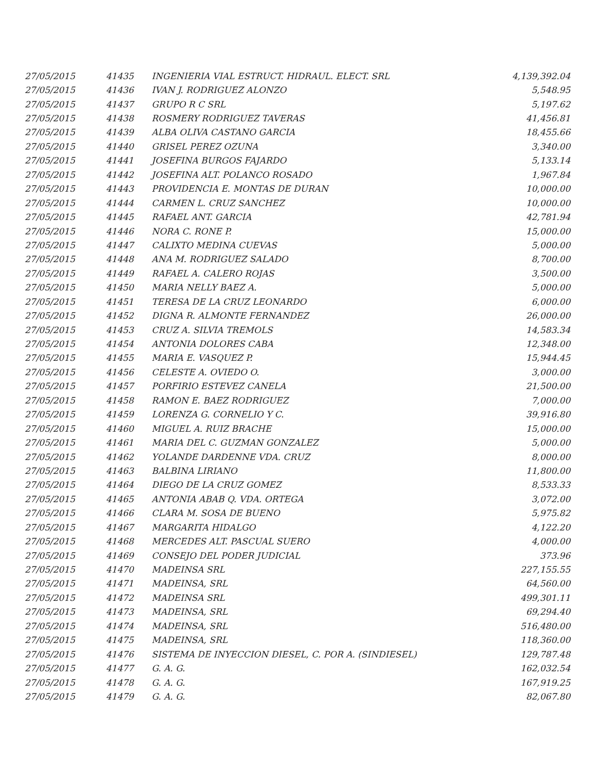| 27/05/2015 | 41435 | INGENIERIA VIAL ESTRUCT. HIDRAUL. ELECT. SRL | 4,139,392.04 |
| 27/05/2015 | 41436 | IVAN J. RODRIGUEZ ALONZO | 5,548.95 |
| 27/05/2015 | 41437 | GRUPO R C SRL | 5,197.62 |
| 27/05/2015 | 41438 | ROSMERY RODRIGUEZ TAVERAS | 41,456.81 |
| 27/05/2015 | 41439 | ALBA OLIVA CASTANO GARCIA | 18,455.66 |
| 27/05/2015 | 41440 | GRISEL PEREZ OZUNA | 3,340.00 |
| 27/05/2015 | 41441 | JOSEFINA BURGOS FAJARDO | 5,133.14 |
| 27/05/2015 | 41442 | JOSEFINA ALT. POLANCO ROSADO | 1,967.84 |
| 27/05/2015 | 41443 | PROVIDENCIA E. MONTAS DE DURAN | 10,000.00 |
| 27/05/2015 | 41444 | CARMEN L. CRUZ SANCHEZ | 10,000.00 |
| 27/05/2015 | 41445 | RAFAEL ANT. GARCIA | 42,781.94 |
| 27/05/2015 | 41446 | NORA C. RONE P. | 15,000.00 |
| 27/05/2015 | 41447 | CALIXTO MEDINA CUEVAS | 5,000.00 |
| 27/05/2015 | 41448 | ANA M. RODRIGUEZ SALADO | 8,700.00 |
| 27/05/2015 | 41449 | RAFAEL A. CALERO ROJAS | 3,500.00 |
| 27/05/2015 | 41450 | MARIA NELLY BAEZ A. | 5,000.00 |
| 27/05/2015 | 41451 | TERESA DE LA CRUZ LEONARDO | 6,000.00 |
| 27/05/2015 | 41452 | DIGNA R. ALMONTE FERNANDEZ | 26,000.00 |
| 27/05/2015 | 41453 | CRUZ A. SILVIA TREMOLS | 14,583.34 |
| 27/05/2015 | 41454 | ANTONIA DOLORES CABA | 12,348.00 |
| 27/05/2015 | 41455 | MARIA E. VASQUEZ P. | 15,944.45 |
| 27/05/2015 | 41456 | CELESTE A. OVIEDO O. | 3,000.00 |
| 27/05/2015 | 41457 | PORFIRIO ESTEVEZ CANELA | 21,500.00 |
| 27/05/2015 | 41458 | RAMON E. BAEZ RODRIGUEZ | 7,000.00 |
| 27/05/2015 | 41459 | LORENZA G. CORNELIO Y C. | 39,916.80 |
| 27/05/2015 | 41460 | MIGUEL A. RUIZ BRACHE | 15,000.00 |
| 27/05/2015 | 41461 | MARIA DEL C. GUZMAN GONZALEZ | 5,000.00 |
| 27/05/2015 | 41462 | YOLANDE DARDENNE VDA. CRUZ | 8,000.00 |
| 27/05/2015 | 41463 | BALBINA LIRIANO | 11,800.00 |
| 27/05/2015 | 41464 | DIEGO DE LA CRUZ GOMEZ | 8,533.33 |
| 27/05/2015 | 41465 | ANTONIA ABAB Q. VDA. ORTEGA | 3,072.00 |
| 27/05/2015 | 41466 | CLARA M. SOSA DE BUENO | 5,975.82 |
| 27/05/2015 | 41467 | MARGARITA HIDALGO | 4,122.20 |
| 27/05/2015 | 41468 | MERCEDES ALT. PASCUAL SUERO | 4,000.00 |
| 27/05/2015 | 41469 | CONSEJO DEL PODER JUDICIAL | 373.96 |
| 27/05/2015 | 41470 | MADEINSA SRL | 227,155.55 |
| 27/05/2015 | 41471 | MADEINSA, SRL | 64,560.00 |
| 27/05/2015 | 41472 | MADEINSA SRL | 499,301.11 |
| 27/05/2015 | 41473 | MADEINSA, SRL | 69,294.40 |
| 27/05/2015 | 41474 | MADEINSA, SRL | 516,480.00 |
| 27/05/2015 | 41475 | MADEINSA, SRL | 118,360.00 |
| 27/05/2015 | 41476 | SISTEMA DE INYECCION DIESEL, C. POR A. (SINDIESEL) | 129,787.48 |
| 27/05/2015 | 41477 | G. A. G. | 162,032.54 |
| 27/05/2015 | 41478 | G. A. G. | 167,919.25 |
| 27/05/2015 | 41479 | G. A. G. | 82,067.80 |